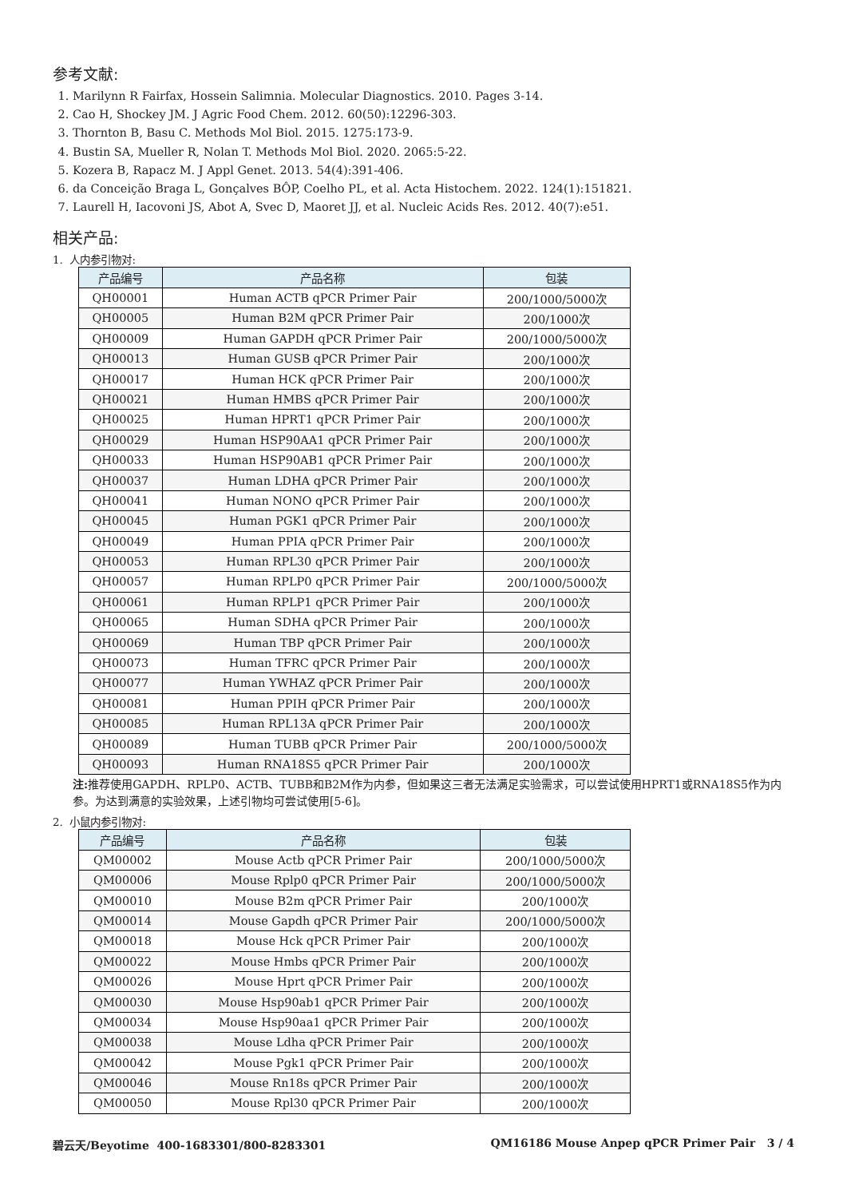参考文献:
1. Marilynn R Fairfax, Hossein Salimnia. Molecular Diagnostics. 2010. Pages 3-14.
2. Cao H, Shockey JM. J Agric Food Chem. 2012. 60(50):12296-303.
3. Thornton B, Basu C. Methods Mol Biol. 2015. 1275:173-9.
4. Bustin SA, Mueller R, Nolan T. Methods Mol Biol. 2020. 2065:5-22.
5. Kozera B, Rapacz M. J Appl Genet. 2013. 54(4):391-406.
6. da Conceição Braga L, Gonçalves BÔP, Coelho PL, et al. Acta Histochem. 2022. 124(1):151821.
7. Laurell H, Iacovoni JS, Abot A, Svec D, Maoret JJ, et al. Nucleic Acids Res. 2012. 40(7):e51.
相关产品:
1. 人内参引物对:
| 产品编号 | 产品名称 | 包装 |
| --- | --- | --- |
| QH00001 | Human ACTB qPCR Primer Pair | 200/1000/5000次 |
| QH00005 | Human B2M qPCR Primer Pair | 200/1000次 |
| QH00009 | Human GAPDH qPCR Primer Pair | 200/1000/5000次 |
| QH00013 | Human GUSB qPCR Primer Pair | 200/1000次 |
| QH00017 | Human HCK qPCR Primer Pair | 200/1000次 |
| QH00021 | Human HMBS qPCR Primer Pair | 200/1000次 |
| QH00025 | Human HPRT1 qPCR Primer Pair | 200/1000次 |
| QH00029 | Human HSP90AA1 qPCR Primer Pair | 200/1000次 |
| QH00033 | Human HSP90AB1 qPCR Primer Pair | 200/1000次 |
| QH00037 | Human LDHA qPCR Primer Pair | 200/1000次 |
| QH00041 | Human NONO qPCR Primer Pair | 200/1000次 |
| QH00045 | Human PGK1 qPCR Primer Pair | 200/1000次 |
| QH00049 | Human PPIA qPCR Primer Pair | 200/1000次 |
| QH00053 | Human RPL30 qPCR Primer Pair | 200/1000次 |
| QH00057 | Human RPLP0 qPCR Primer Pair | 200/1000/5000次 |
| QH00061 | Human RPLP1 qPCR Primer Pair | 200/1000次 |
| QH00065 | Human SDHA qPCR Primer Pair | 200/1000次 |
| QH00069 | Human TBP qPCR Primer Pair | 200/1000次 |
| QH00073 | Human TFRC qPCR Primer Pair | 200/1000次 |
| QH00077 | Human YWHAZ qPCR Primer Pair | 200/1000次 |
| QH00081 | Human PPIH qPCR Primer Pair | 200/1000次 |
| QH00085 | Human RPL13A qPCR Primer Pair | 200/1000次 |
| QH00089 | Human TUBB qPCR Primer Pair | 200/1000/5000次 |
| QH00093 | Human RNA18S5 qPCR Primer Pair | 200/1000次 |
注: 推荐使用GAPDH、RPLP0、ACTB、TUBB和B2M作为内参，但如果这三者无法满足实验需求，可以尝试使用HPRT1或RNA18S5作为内参。为达到满意的实验效果，上述引物均可尝试使用[5-6]。
2. 小鼠内参引物对:
| 产品编号 | 产品名称 | 包装 |
| --- | --- | --- |
| QM00002 | Mouse Actb qPCR Primer Pair | 200/1000/5000次 |
| QM00006 | Mouse Rplp0 qPCR Primer Pair | 200/1000/5000次 |
| QM00010 | Mouse B2m qPCR Primer Pair | 200/1000次 |
| QM00014 | Mouse Gapdh qPCR Primer Pair | 200/1000/5000次 |
| QM00018 | Mouse Hck qPCR Primer Pair | 200/1000次 |
| QM00022 | Mouse Hmbs qPCR Primer Pair | 200/1000次 |
| QM00026 | Mouse Hprt qPCR Primer Pair | 200/1000次 |
| QM00030 | Mouse Hsp90ab1 qPCR Primer Pair | 200/1000次 |
| QM00034 | Mouse Hsp90aa1 qPCR Primer Pair | 200/1000次 |
| QM00038 | Mouse Ldha qPCR Primer Pair | 200/1000次 |
| QM00042 | Mouse Pgk1 qPCR Primer Pair | 200/1000次 |
| QM00046 | Mouse Rn18s qPCR Primer Pair | 200/1000次 |
| QM00050 | Mouse Rpl30 qPCR Primer Pair | 200/1000次 |
碧云天/Beyotime 400-1683301/800-8283301 QM16186 Mouse Anpep qPCR Primer Pair 3 / 4